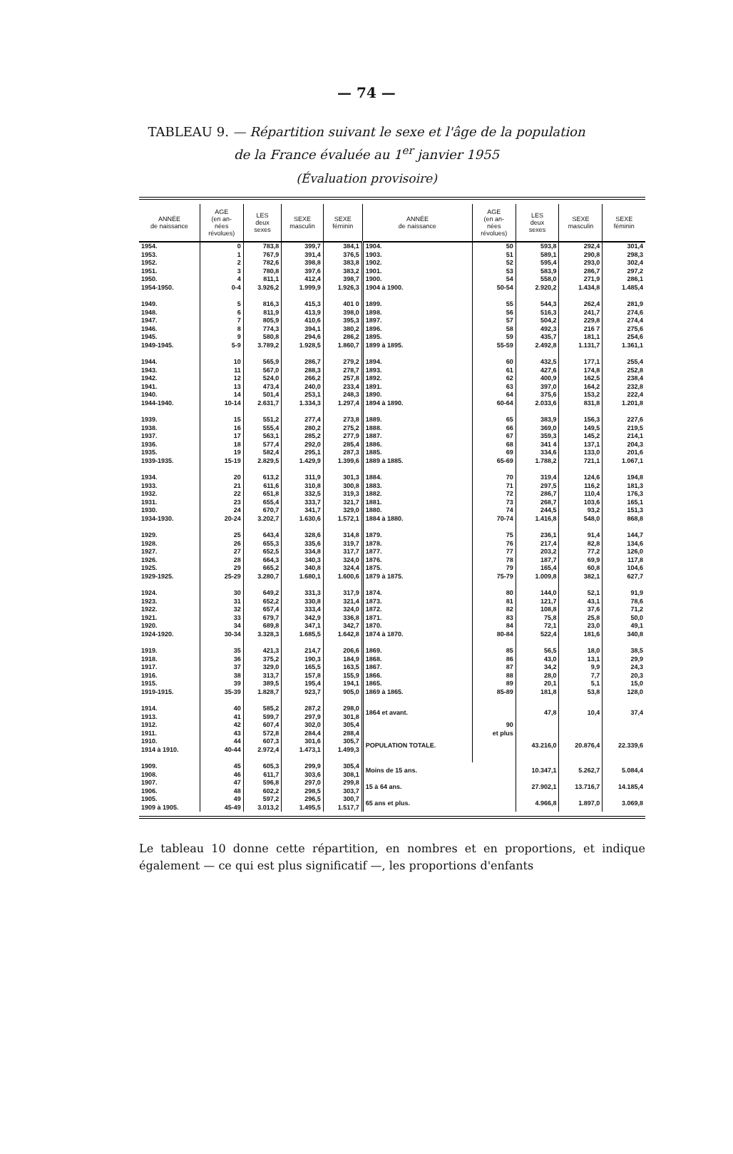— 74 —
TABLEAU 9. — Répartition suivant le sexe et l'âge de la population
de la France évaluée au 1<sup>er</sup> janvier 1955
(Évaluation provisoire)
| ANNÉE de naissance | AGE (en an- nées révolues) | LES deux sexes | SEXE masculin | SEXE féminin | ANNÉE de naissance | AGE (en an- nées révolues) | LES deux sexes | SEXE masculin | SEXE féminin |
| --- | --- | --- | --- | --- | --- | --- | --- | --- | --- |
| 1954. 1953. 1952. 1951. 1950. 1954-1950. | 0 1 2 3 4 0-4 | 783,8 767,9 782,6 780,8 811,1 3.926,2 | 399,7 391,4 398,8 397,6 412,4 1.999,9 | 384,1 376,5 383,8 383,2 398,7 1.926,3 | 1904. 1903. 1902. 1901. 1900. 1904 à 1900. | 50 51 52 53 54 50-54 | 593,8 589,1 595,4 583,9 558,0 2.920,2 | 292,4 290,8 293,0 286,7 271,9 1.434,8 | 301,4 298,3 302,4 297,2 286,1 1.485,4 |
| 1949. 1948. 1947. 1946. 1945. 1949-1945. | 5 6 7 8 9 5-9 | 816,3 811,9 805,9 774,3 580,8 3.789,2 | 415,3 413,9 410,6 394,1 294,6 1.928,5 | 401 0 398,0 395,3 380,2 286,2 1.860,7 | 1899. 1898. 1897. 1896. 1895. 1899 à 1895. | 55 56 57 58 59 55-59 | 544,3 516,3 504,2 492,3 435,7 2.492,8 | 262,4 241,7 229,8 216 7 181,1 1.131,7 | 281,9 274,6 274,4 275,6 254,6 1.361,1 |
| 1944. 1943. 1942. 1941. 1940. 1944-1940. | 10 11 12 13 14 10-14 | 565,9 567,0 524,0 473,4 501,4 2.631,7 | 286,7 288,3 266,2 240,0 253,1 1.334,3 | 279,2 278,7 257,8 233,4 248,3 1.297,4 | 1894. 1893. 1892. 1891. 1890. 1894 à 1890. | 60 61 62 63 64 60-64 | 432,5 427,6 400,9 397,0 375,6 2.033,6 | 177,1 174,8 162,5 164,2 153,2 831,8 | 255,4 252,8 238,4 232,8 222,4 1.201,8 |
| 1939. 1938. 1937. 1936. 1935. 1939-1935. | 15 16 17 18 19 15-19 | 551,2 555,4 563,1 577,4 582,4 2.829,5 | 277,4 280,2 285,2 292,0 295,1 1.429,9 | 273,8 275,2 277,9 285,4 287,3 1.399,6 | 1889. 1888. 1887. 1886. 1885. 1889 à 1885. | 65 66 67 68 69 65-69 | 383,9 369,0 359,3 341 4 334,6 1.788,2 | 156,3 149,5 145,2 137,1 133,0 721,1 | 227,6 219,5 214,1 204,3 201,6 1.067,1 |
| 1934. 1933. 1932. 1931. 1930. 1934-1930. | 20 21 22 23 24 20-24 | 613,2 611,6 651,8 655,4 670,7 3.202,7 | 311,9 310,8 332,5 333,7 341,7 1.630,6 | 301,3 300,8 319,3 321,7 329,0 1.572,1 | 1884. 1883. 1882. 1881. 1880. 1884 à 1880. | 70 71 72 73 74 70-74 | 319,4 297,5 286,7 268,7 244,5 1.416,8 | 124,6 116,2 110,4 103,6 93,2 548,0 | 194,8 181,3 176,3 165,1 151,3 868,8 |
| 1929. 1928. 1927. 1926. 1925. 1929-1925. | 25 26 27 28 29 25-29 | 643,4 655,3 652,5 664,3 665,2 3.280,7 | 328,6 335,6 334,8 340,3 340,8 1.680,1 | 314,8 319,7 317,7 324,0 324,4 1.600,6 | 1879. 1878. 1877. 1876. 1875. 1879 à 1875. | 75 76 77 78 79 75-79 | 236,1 217,4 203,2 187,7 165,4 1.009,8 | 91,4 82,8 77,2 69,9 60,8 382,1 | 144,7 134,6 126,0 117,8 104,6 627,7 |
| 1924. 1923. 1922. 1921. 1920. 1924-1920. | 30 31 32 33 34 30-34 | 649,2 652,2 657,4 679,7 689,8 3.328,3 | 331,3 330,8 333,4 342,9 347,1 1.685,5 | 317,9 321,4 324,0 336,8 342,7 1.642,8 | 1874. 1873. 1872. 1871. 1870. 1874 à 1870. | 80 81 82 83 84 80-84 | 144,0 121,7 108,8 75,8 72,1 522,4 | 52,1 43,1 37,6 25,8 23,0 181,6 | 91,9 78,6 71,2 50,0 49,1 340,8 |
| 1919. 1918. 1917. 1916. 1915. 1919-1915. | 35 36 37 38 39 35-39 | 421,3 375,2 329,0 313,7 389,5 1.828,7 | 214,7 190,3 165,5 157,8 195,4 923,7 | 206,6 184,9 163,5 155,9 194,1 905,0 | 1869. 1868. 1867. 1866. 1865. 1869 à 1865. | 85 86 87 88 89 85-89 | 56,5 43,0 34,2 28,0 20,1 181,8 | 18,0 13,1 9,9 7,7 5,1 53,8 | 38,5 29,9 24,3 20,3 15,0 128,0 |
| 1914. 1913. 1912. 1911. 1910. 1914 à 1910. | 40 41 42 43 44 40-44 | 585,2 599,7 607,4 572,8 607,3 2.972,4 | 287,2 297,9 302,0 284,4 301,6 1.473,1 | 298,0 301,8 305,4 288,4 305,7 1.499,3 | 1864 et avant. POPULATION TOTALE. | 90 et plus | 47,8 43.216,0 | 10,4 20.876,4 | 37,4 22.339,6 |
| 1909. 1908. 1907. 1906. 1905. 1909 à 1905. | 45 46 47 48 49 45-49 | 605,3 611,7 596,8 602,2 597,2 3.013,2 | 299,9 303,6 297,0 298,5 296,5 1.495,5 | 305,4 308,1 299,8 303,7 300,7 1.517,7 | Moins de 15 ans. 15 à 64 ans. 65 ans et plus. | | 10.347,1 27.902,1 4.966,8 | 5.262,7 13.716,7 1.897,0 | 5.084,4 14.185,4 3.069,8 |
Le tableau 10 donne cette répartition, en nombres et en proportions, et indique également — ce qui est plus significatif —, les proportions d'enfants